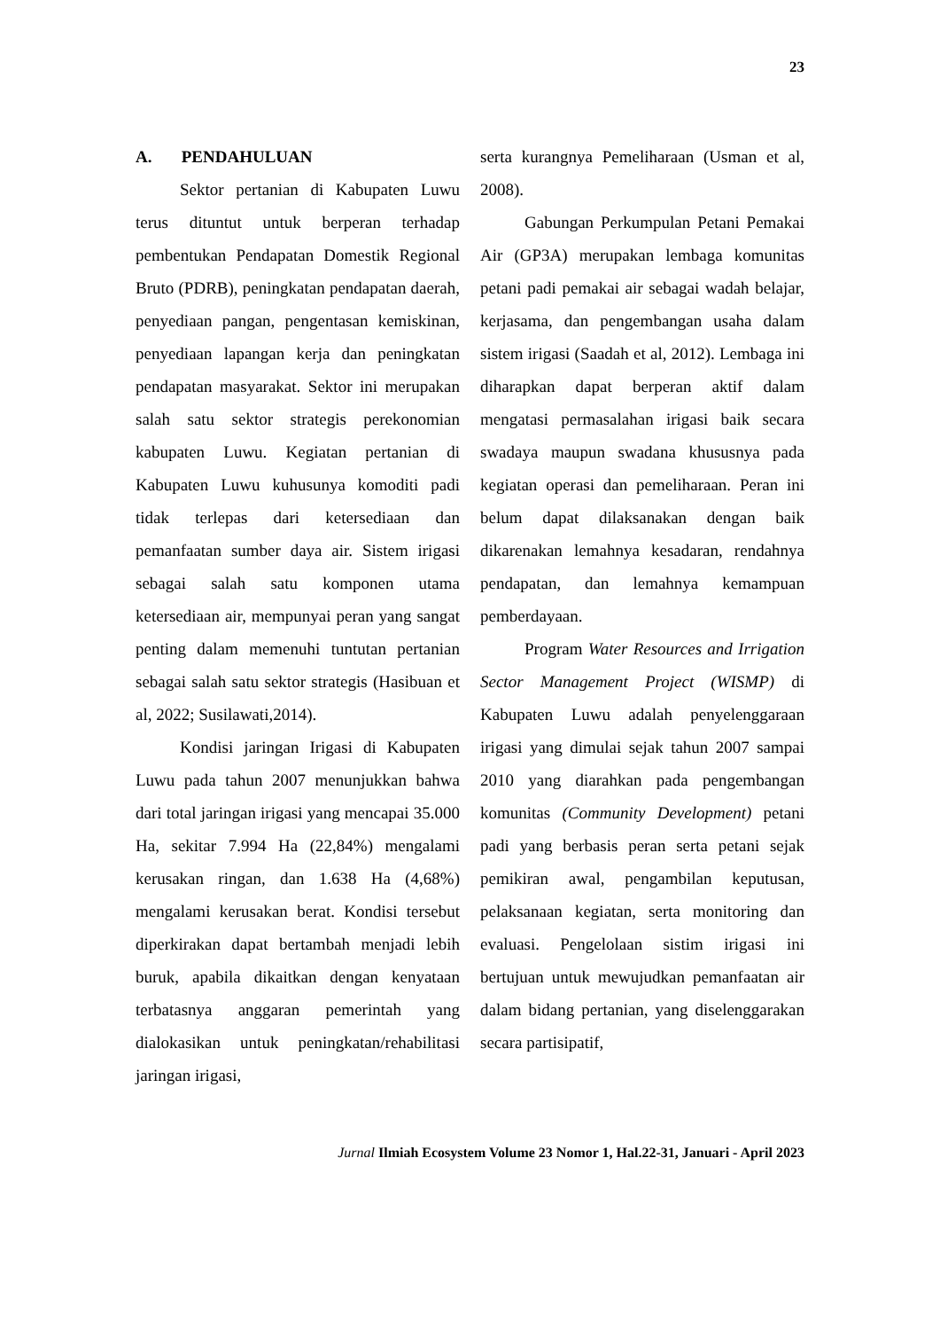23
A. PENDAHULUAN
Sektor pertanian di Kabupaten Luwu terus dituntut untuk berperan terhadap pembentukan Pendapatan Domestik Regional Bruto (PDRB), peningkatan pendapatan daerah, penyediaan pangan, pengentasan kemiskinan, penyediaan lapangan kerja dan peningkatan pendapatan masyarakat. Sektor ini merupakan salah satu sektor strategis perekonomian kabupaten Luwu. Kegiatan pertanian di Kabupaten Luwu kuhusunya komoditi padi tidak terlepas dari ketersediaan dan pemanfaatan sumber daya air. Sistem irigasi sebagai salah satu komponen utama ketersediaan air, mempunyai peran yang sangat penting dalam memenuhi tuntutan pertanian sebagai salah satu sektor strategis (Hasibuan et al, 2022; Susilawati,2014).
Kondisi jaringan Irigasi di Kabupaten Luwu pada tahun 2007 menunjukkan bahwa dari total jaringan irigasi yang mencapai 35.000 Ha, sekitar 7.994 Ha (22,84%) mengalami kerusakan ringan, dan 1.638 Ha (4,68%) mengalami kerusakan berat. Kondisi tersebut diperkirakan dapat bertambah menjadi lebih buruk, apabila dikaitkan dengan kenyataan terbatasnya anggaran pemerintah yang dialokasikan untuk peningkatan/rehabilitasi jaringan irigasi,
serta kurangnya Pemeliharaan (Usman et al, 2008).
Gabungan Perkumpulan Petani Pemakai Air (GP3A) merupakan lembaga komunitas petani padi pemakai air sebagai wadah belajar, kerjasama, dan pengembangan usaha dalam sistem irigasi (Saadah et al, 2012). Lembaga ini diharapkan dapat berperan aktif dalam mengatasi permasalahan irigasi baik secara swadaya maupun swadana khususnya pada kegiatan operasi dan pemeliharaan. Peran ini belum dapat dilaksanakan dengan baik dikarenakan lemahnya kesadaran, rendahnya pendapatan, dan lemahnya kemampuan pemberdayaan.
Program Water Resources and Irrigation Sector Management Project (WISMP) di Kabupaten Luwu adalah penyelenggaraan irigasi yang dimulai sejak tahun 2007 sampai 2010 yang diarahkan pada pengembangan komunitas (Community Development) petani padi yang berbasis peran serta petani sejak pemikiran awal, pengambilan keputusan, pelaksanaan kegiatan, serta monitoring dan evaluasi. Pengelolaan sistim irigasi ini bertujuan untuk mewujudkan pemanfaatan air dalam bidang pertanian, yang diselenggarakan secara partisipatif,
Jurnal Ilmiah Ecosystem Volume 23 Nomor 1, Hal.22-31, Januari - April 2023